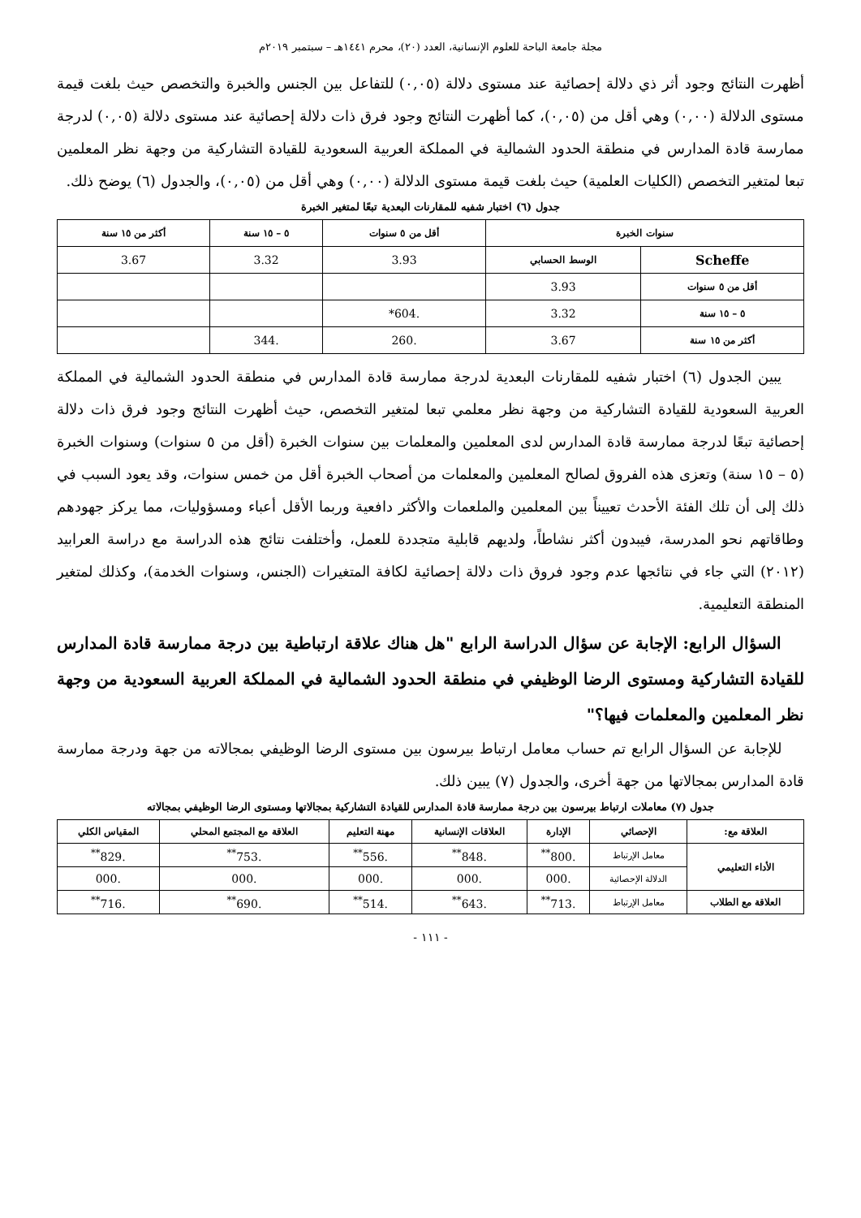مجلة جامعة الباحة للعلوم الإنسانية، العدد (٢٠)، محرم ١٤٤١هـ – سبتمبر ٢٠١٩م
أظهرت النتائج وجود أثر ذي دلالة إحصائية عند مستوى دلالة (٠,٠٥) للتفاعل بين الجنس والخبرة والتخصص حيث بلغت قيمة مستوى الدلالة (٠,٠٠) وهي أقل من (٠,٠٥)، كما أظهرت النتائج وجود فرق ذات دلالة إحصائية عند مستوى دلالة (٠,٠٥) لدرجة ممارسة قادة المدارس في منطقة الحدود الشمالية في المملكة العربية السعودية للقيادة التشاركية من وجهة نظر المعلمين تبعا لمتغير التخصص (الكليات العلمية) حيث بلغت قيمة مستوى الدلالة (٠,٠٠) وهي أقل من (٠,٠٥)، والجدول (٦) يوضح ذلك.
جدول (٦) اختبار شفيه للمقارنات البعدية تبعًا لمتغير الخبرة
| سنوات الخبرة | | أقل من ٥ سنوات | ٥ – ١٥ سنة | أكثر من ١٥ سنة |
| --- | --- | --- | --- | --- |
| Scheffe | الوسط الحسابي | 3.93 | 3.32 | 3.67 |
| أقل من ٥ سنوات | 3.93 | | | |
| ٥ – ١٥ سنة | 3.32 | .604* | | |
| أكثر من ١٥ سنة | 3.67 | .260 | .344 | |
يبين الجدول (٦) اختبار شفيه للمقارنات البعدية لدرجة ممارسة قادة المدارس في منطقة الحدود الشمالية في المملكة العربية السعودية للقيادة التشاركية من وجهة نظر معلمي تبعا لمتغير التخصص، حيث أظهرت النتائج وجود فرق ذات دلالة إحصائية تبعًا لدرجة ممارسة قادة المدارس لدى المعلمين والمعلمات بين سنوات الخبرة (أقل من ٥ سنوات) وسنوات الخبرة (٥ – ١٥ سنة) وتعزى هذه الفروق لصالح المعلمين والمعلمات من أصحاب الخبرة أقل من خمس سنوات، وقد يعود السبب في ذلك إلى أن تلك الفئة الأحدث تعييناً بين المعلمين والملعمات والأكثر دافعية وربما الأقل أعباء ومسؤوليات، مما يركز جهودهم وطاقاتهم نحو المدرسة، فيبدون أكثر نشاطاً، ولديهم قابلية متجددة للعمل، وأختلفت نتائج هذه الدراسة مع دراسة العرابيد (٢٠١٢) التي جاء في نتائجها عدم وجود فروق ذات دلالة إحصائية لكافة المتغيرات (الجنس، وسنوات الخدمة)، وكذلك لمتغير المنطقة التعليمية.
السؤال الرابع: الإجابة عن سؤال الدراسة الرابع "هل هناك علاقة ارتباطية بين درجة ممارسة قادة المدارس للقيادة التشاركية ومستوى الرضا الوظيفي في منطقة الحدود الشمالية في المملكة العربية السعودية من وجهة نظر المعلمين والمعلمات فيها؟"
للإجابة عن السؤال الرابع تم حساب معامل ارتباط بيرسون بين مستوى الرضا الوظيفي بمجالاته من جهة ودرجة ممارسة قادة المدارس بمجالاتها من جهة أخرى، والجدول (٧) يبين ذلك.
جدول (٧) معاملات ارتباط بيرسون بين درجة ممارسة قادة المدارس للقيادة التشاركية بمجالاتها ومستوى الرضا الوظيفي بمجالاته
| العلاقة مع: | الإحصائي | الإدارة | العلاقات الإنسانية | مهنة التعليم | العلاقة مع المجتمع المحلي | المقياس الكلي |
| --- | --- | --- | --- | --- | --- | --- |
| الأداء التعليمي | معامل الإرتباط | .800<sup>**</sup> | .848<sup>**</sup> | .556<sup>**</sup> | .753<sup>**</sup> | .829<sup>**</sup> |
| | الدلالة الإحصائية | .000 | .000 | .000 | .000 | .000 |
| العلاقة مع الطلاب | معامل الإرتباط | .713<sup>**</sup> | .643<sup>**</sup> | .514<sup>**</sup> | .690<sup>**</sup> | .716<sup>**</sup> |
- ١١١ -